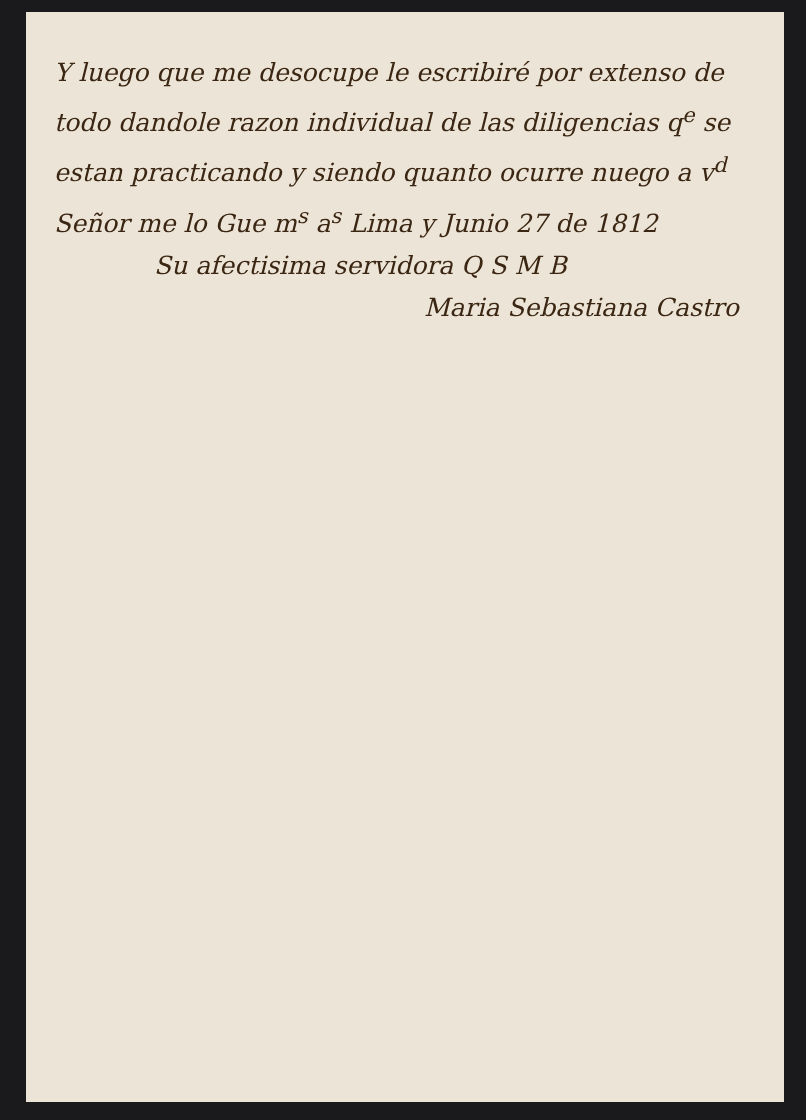Y luego que me desocupe le escribiré por extenso de todo dandole razon individual de las diligencias q<sup>e</sup> se estan practicando y siendo quanto ocurre nuego a v<sup>d</sup> Señor me lo Gue m<sup>s</sup> a<sup>s</sup> Lima y Junio 27 de 1812
Su afectisima servidora Q S M B
Maria Sebastiana Castro